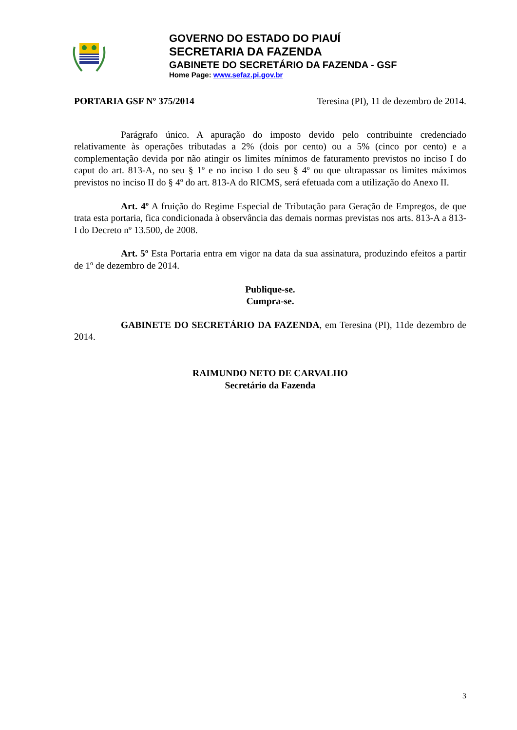GOVERNO DO ESTADO DO PIAUÍ
SECRETARIA DA FAZENDA
GABINETE DO SECRETÁRIO DA FAZENDA - GSF
Home Page: www.sefaz.pi.gov.br
PORTARIA GSF Nº 375/2014 Teresina (PI), 11 de dezembro de 2014.
Parágrafo único. A apuração do imposto devido pelo contribuinte credenciado relativamente às operações tributadas a 2% (dois por cento) ou a 5% (cinco por cento) e a complementação devida por não atingir os limites mínimos de faturamento previstos no inciso I do caput do art. 813-A, no seu § 1º e no inciso I do seu § 4º ou que ultrapassar os limites máximos previstos no inciso II do § 4º do art. 813-A do RICMS, será efetuada com a utilização do Anexo II.
Art. 4º A fruição do Regime Especial de Tributação para Geração de Empregos, de que trata esta portaria, fica condicionada à observância das demais normas previstas nos arts. 813-A a 813-I do Decreto nº 13.500, de 2008.
Art. 5º Esta Portaria entra em vigor na data da sua assinatura, produzindo efeitos a partir de 1º de dezembro de 2014.
Publique-se.
Cumpra-se.
GABINETE DO SECRETÁRIO DA FAZENDA, em Teresina (PI), 11de dezembro de 2014.
RAIMUNDO NETO DE CARVALHO
Secretário da Fazenda
3